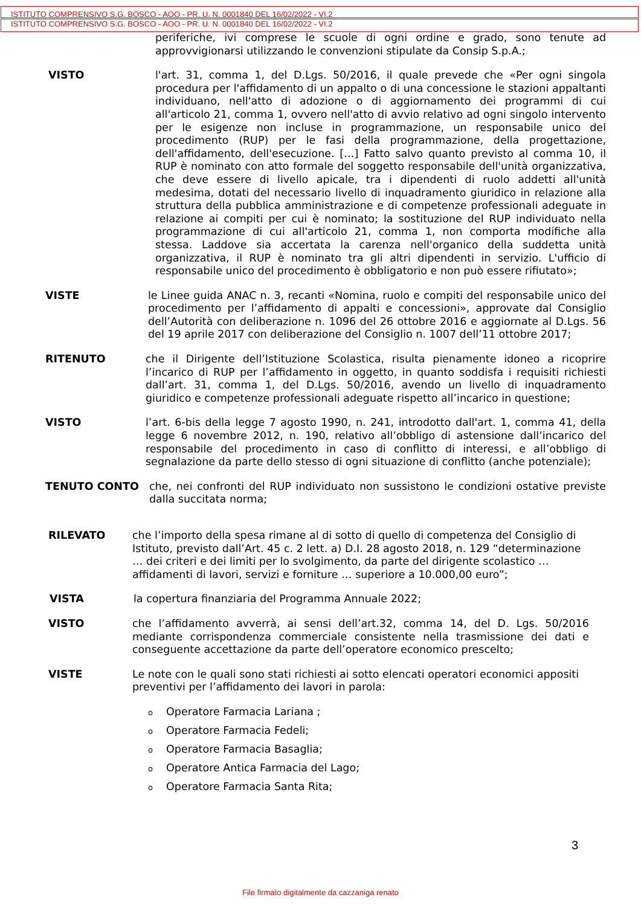ISTITUTO COMPRENSIVO S.G. BOSCO - AOO - PR. U. N. 0001840 DEL 16/02/2022 - VI.2
ISTITUTO COMPRENSIVO S.G. BOSCO - AOO - PR. U. N. 0001840 DEL 16/02/2022 - VI.2
periferiche, ivi comprese le scuole di ogni ordine e grado, sono tenute ad approvvigionarsi utilizzando le convenzioni stipulate da Consip S.p.A.;
VISTO l'art. 31, comma 1, del D.Lgs. 50/2016, il quale prevede che «Per ogni singola procedura per l'affidamento di un appalto o di una concessione le stazioni appaltanti individuano, nell'atto di adozione o di aggiornamento dei programmi di cui all'articolo 21, comma 1, ovvero nell'atto di avvio relativo ad ogni singolo intervento per le esigenze non incluse in programmazione, un responsabile unico del procedimento (RUP) per le fasi della programmazione, della progettazione, dell'affidamento, dell'esecuzione. […] Fatto salvo quanto previsto al comma 10, il RUP è nominato con atto formale del soggetto responsabile dell'unità organizzativa, che deve essere di livello apicale, tra i dipendenti di ruolo addetti all'unità medesima, dotati del necessario livello di inquadramento giuridico in relazione alla struttura della pubblica amministrazione e di competenze professionali adeguate in relazione ai compiti per cui è nominato; la sostituzione del RUP individuato nella programmazione di cui all'articolo 21, comma 1, non comporta modifiche alla stessa. Laddove sia accertata la carenza nell'organico della suddetta unità organizzativa, il RUP è nominato tra gli altri dipendenti in servizio. L'ufficio di responsabile unico del procedimento è obbligatorio e non può essere rifiutato»;
VISTE le Linee guida ANAC n. 3, recanti «Nomina, ruolo e compiti del responsabile unico del procedimento per l’affidamento di appalti e concessioni», approvate dal Consiglio dell’Autorità con deliberazione n. 1096 del 26 ottobre 2016 e aggiornate al D.Lgs. 56 del 19 aprile 2017 con deliberazione del Consiglio n. 1007 dell’11 ottobre 2017;
RITENUTO che il Dirigente dell’Istituzione Scolastica, risulta pienamente idoneo a ricoprire l’incarico di RUP per l’affidamento in oggetto, in quanto soddisfa i requisiti richiesti dall’art. 31, comma 1, del D.Lgs. 50/2016, avendo un livello di inquadramento giuridico e competenze professionali adeguate rispetto all’incarico in questione;
VISTO l’art. 6-bis della legge 7 agosto 1990, n. 241, introdotto dall'art. 1, comma 41, della legge 6 novembre 2012, n. 190, relativo all’obbligo di astensione dall’incarico del responsabile del procedimento in caso di conflitto di interessi, e all’obbligo di segnalazione da parte dello stesso di ogni situazione di conflitto (anche potenziale);
TENUTO CONTO che, nei confronti del RUP individuato non sussistono le condizioni ostative previste dalla succitata norma;
RILEVATO che l’importo della spesa rimane al di sotto di quello di competenza del Consiglio di Istituto, previsto dall’Art. 45 c. 2 lett. a) D.I. 28 agosto 2018, n. 129 “determinazione … dei criteri e dei limiti per lo svolgimento, da parte del dirigente scolastico … affidamenti di lavori, servizi e forniture … superiore a 10.000,00 euro”;
VISTA la copertura finanziaria del Programma Annuale 2022;
VISTO che l’affidamento avverrà, ai sensi dell’art.32, comma 14, del D. Lgs. 50/2016 mediante corrispondenza commerciale consistente nella trasmissione dei dati e conseguente accettazione da parte dell’operatore economico prescelto;
VISTE Le note con le quali sono stati richiesti ai sotto elencati operatori economici appositi preventivi per l’affidamento dei lavori in parola:
o Operatore Farmacia Lariana ;
o Operatore Farmacia Fedeli;
o Operatore Farmacia Basaglia;
o Operatore Antica Farmacia del Lago;
o Operatore Farmacia Santa Rita;
3
File firmato digitalmente da cazzaniga renato